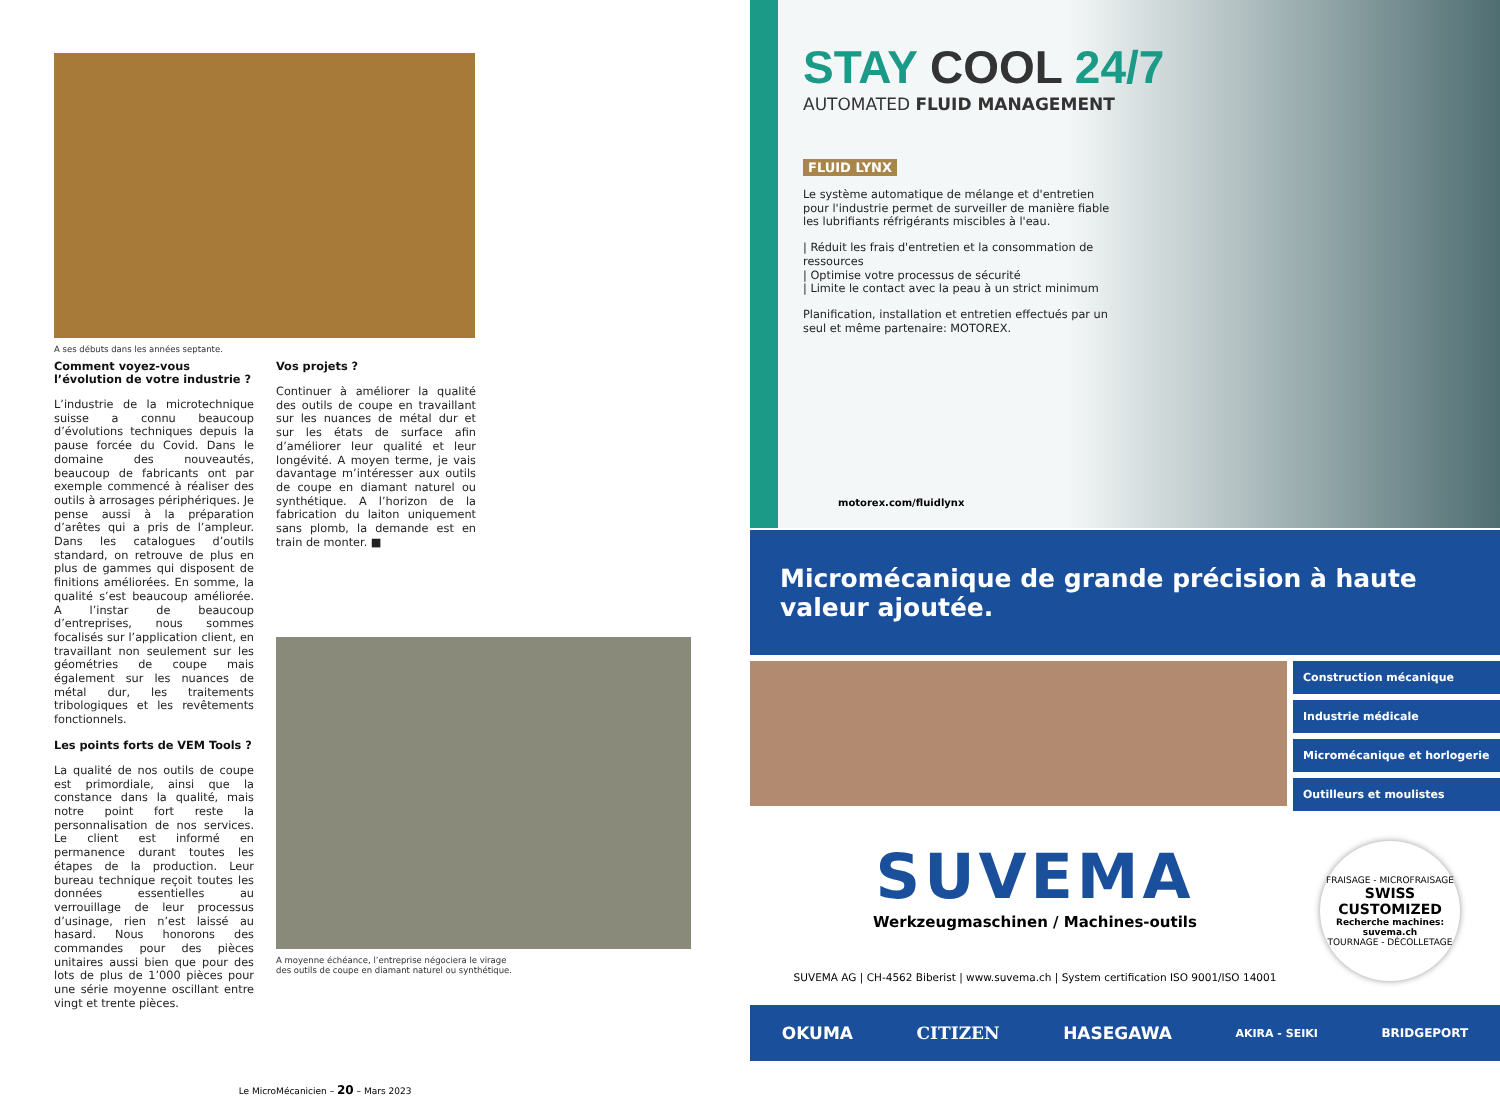A ses débuts dans les années septante.
Comment voyez-vous l’évolution de votre industrie ?
L’industrie de la microtechnique suisse a connu beaucoup d’évolutions techniques depuis la pause forcée du Covid. Dans le domaine des nouveautés, beaucoup de fabricants ont par exemple commencé à réaliser des outils à arrosages périphériques. Je pense aussi à la préparation d’arêtes qui a pris de l’ampleur. Dans les catalogues d’outils standard, on retrouve de plus en plus de gammes qui disposent de finitions améliorées. En somme, la qualité s’est beaucoup améliorée. A l’instar de beaucoup d’entreprises, nous sommes focalisés sur l’application client, en travaillant non seulement sur les géométries de coupe mais également sur les nuances de métal dur, les traitements tribologiques et les revêtements fonctionnels.
Les points forts de VEM Tools ?
La qualité de nos outils de coupe est primordiale, ainsi que la constance dans la qualité, mais notre point fort reste la personnalisation de nos services. Le client est informé en permanence durant toutes les étapes de la production. Leur bureau technique reçoit toutes les données essentielles au verrouillage de leur processus d’usinage, rien n’est laissé au hasard. Nous honorons des commandes pour des pièces unitaires aussi bien que pour des lots de plus de 1’000 pièces pour une série moyenne oscillant entre vingt et trente pièces.
Vos projets ?
Continuer à améliorer la qualité des outils de coupe en travaillant sur les nuances de métal dur et sur les états de surface afin d’améliorer leur qualité et leur longévité. A moyen terme, je vais davantage m’intéresser aux outils de coupe en diamant naturel ou synthétique. A l’horizon de la fabrication du laiton uniquement sans plomb, la demande est en train de monter. ■
A moyenne échéance, l’entreprise négociera le virage
des outils de coupe en diamant naturel ou synthétique.
Le MicroMécanicien – 20 – Mars 2023
STAY COOL 24/7
AUTOMATED FLUID MANAGEMENT
FLUID LYNX
Le système automatique de mélange et d'entretien pour l'industrie permet de surveiller de manière fiable les lubrifiants réfrigérants miscibles à l'eau.
| Réduit les frais d'entretien et la consommation de ressources
| Optimise votre processus de sécurité
| Limite le contact avec la peau à un strict minimum
Planification, installation et entretien effectués par un seul et même partenaire: MOTOREX.
motorex.com/fluidlynx
Micromécanique de grande précision à haute valeur ajoutée.
Construction mécanique
Industrie médicale
Micromécanique et horlogerie
Outilleurs et moulistes
SUVEMA
Werkzeugmaschinen / Machines-outils
SUVEMA AG | CH-4562 Biberist | www.suvema.ch | System certification ISO 9001/ISO 14001
FRAISAGE - MICROFRAISAGE
SWISS CUSTOMIZED
Recherche machines: suvema.ch
TOURNAGE - DÉCOLLETAGE
OKUMA CITIZEN HASEGAWA AKIRA - SEIKI BRIDGEPORT